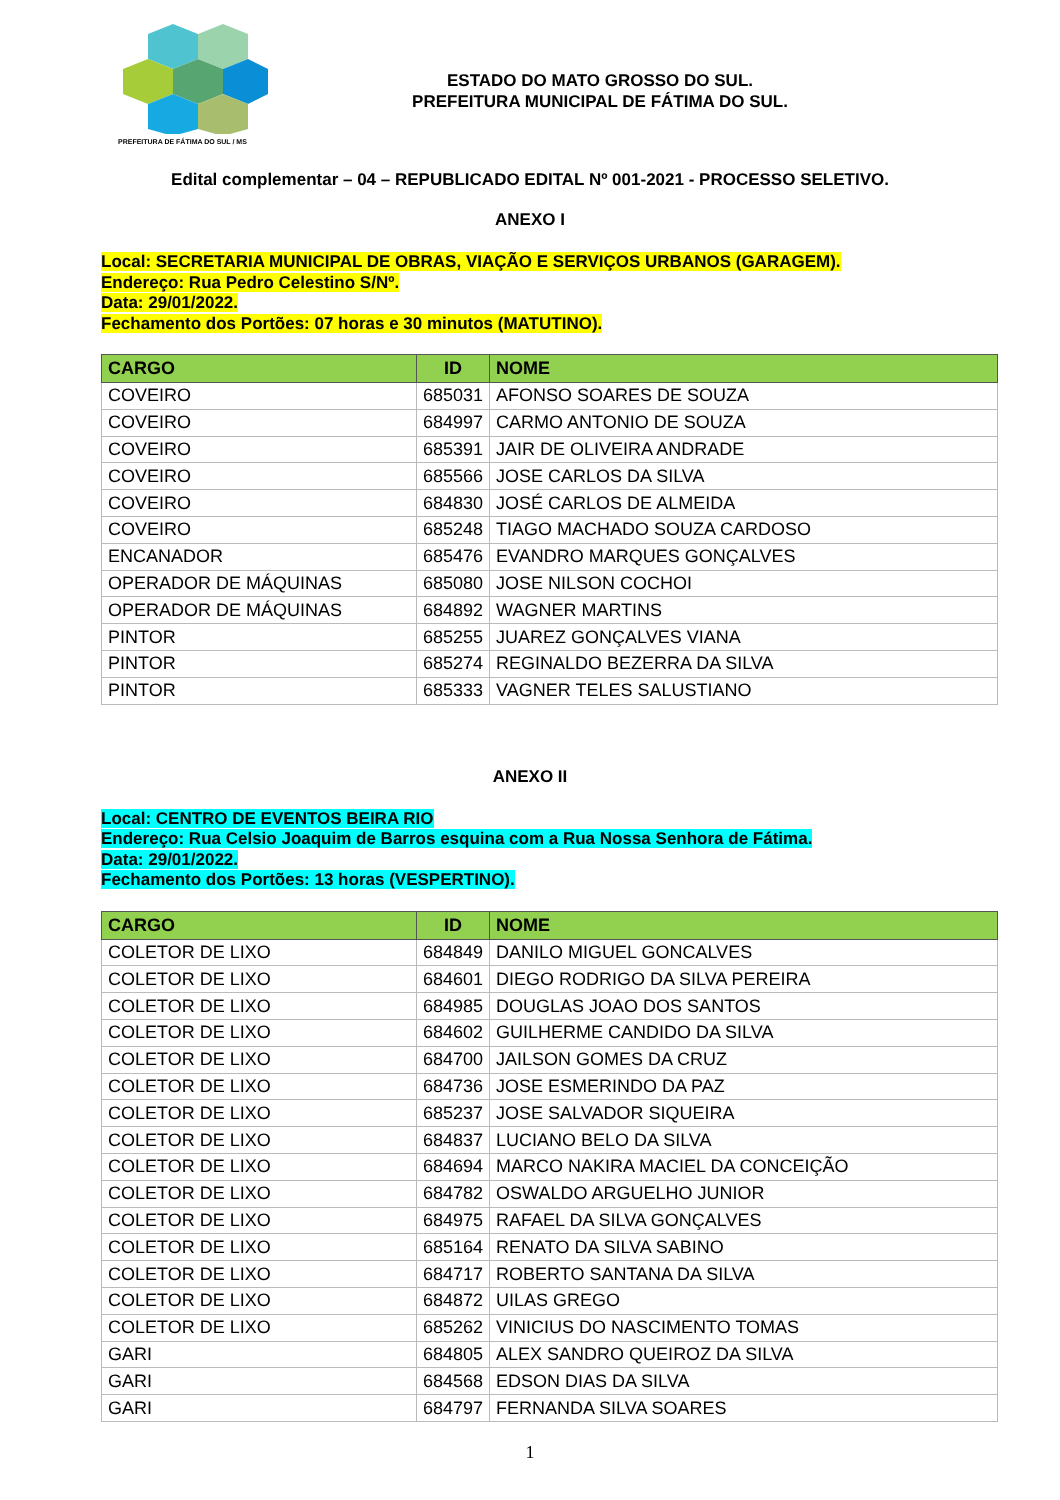PREFEITURA DE FÁTIMA DO SUL / MS
ESTADO DO MATO GROSSO DO SUL.
PREFEITURA MUNICIPAL DE FÁTIMA DO SUL.
Edital complementar – 04 – REPUBLICADO EDITAL Nº 001-2021 - PROCESSO SELETIVO.
ANEXO I
Local: SECRETARIA MUNICIPAL DE OBRAS, VIAÇÃO E SERVIÇOS URBANOS (GARAGEM).
Endereço: Rua Pedro Celestino S/Nº.
Data: 29/01/2022.
Fechamento dos Portões: 07 horas e 30 minutos (MATUTINO).
| CARGO | ID | NOME |
| --- | --- | --- |
| COVEIRO | 685031 | AFONSO SOARES DE SOUZA |
| COVEIRO | 684997 | CARMO ANTONIO DE SOUZA |
| COVEIRO | 685391 | JAIR DE OLIVEIRA ANDRADE |
| COVEIRO | 685566 | JOSE CARLOS DA SILVA |
| COVEIRO | 684830 | JOSÉ CARLOS DE ALMEIDA |
| COVEIRO | 685248 | TIAGO MACHADO SOUZA CARDOSO |
| ENCANADOR | 685476 | EVANDRO MARQUES GONÇALVES |
| OPERADOR DE MÁQUINAS | 685080 | JOSE NILSON COCHOI |
| OPERADOR DE MÁQUINAS | 684892 | WAGNER MARTINS |
| PINTOR | 685255 | JUAREZ GONÇALVES VIANA |
| PINTOR | 685274 | REGINALDO BEZERRA DA SILVA |
| PINTOR | 685333 | VAGNER TELES SALUSTIANO |
ANEXO II
Local: CENTRO DE EVENTOS BEIRA RIO
Endereço: Rua Celsio Joaquim de Barros esquina com a Rua Nossa Senhora de Fátima.
Data: 29/01/2022.
Fechamento dos Portões: 13 horas (VESPERTINO).
| CARGO | ID | NOME |
| --- | --- | --- |
| COLETOR DE LIXO | 684849 | DANILO MIGUEL GONCALVES |
| COLETOR DE LIXO | 684601 | DIEGO RODRIGO DA SILVA PEREIRA |
| COLETOR DE LIXO | 684985 | DOUGLAS JOAO DOS SANTOS |
| COLETOR DE LIXO | 684602 | GUILHERME CANDIDO DA SILVA |
| COLETOR DE LIXO | 684700 | JAILSON GOMES DA CRUZ |
| COLETOR DE LIXO | 684736 | JOSE ESMERINDO DA PAZ |
| COLETOR DE LIXO | 685237 | JOSE SALVADOR SIQUEIRA |
| COLETOR DE LIXO | 684837 | LUCIANO BELO DA SILVA |
| COLETOR DE LIXO | 684694 | MARCO NAKIRA MACIEL DA CONCEIÇÃO |
| COLETOR DE LIXO | 684782 | OSWALDO ARGUELHO JUNIOR |
| COLETOR DE LIXO | 684975 | RAFAEL DA SILVA GONÇALVES |
| COLETOR DE LIXO | 685164 | RENATO DA SILVA SABINO |
| COLETOR DE LIXO | 684717 | ROBERTO SANTANA DA SILVA |
| COLETOR DE LIXO | 684872 | UILAS GREGO |
| COLETOR DE LIXO | 685262 | VINICIUS DO NASCIMENTO TOMAS |
| GARI | 684805 | ALEX SANDRO QUEIROZ DA SILVA |
| GARI | 684568 | EDSON DIAS DA SILVA |
| GARI | 684797 | FERNANDA SILVA SOARES |
1